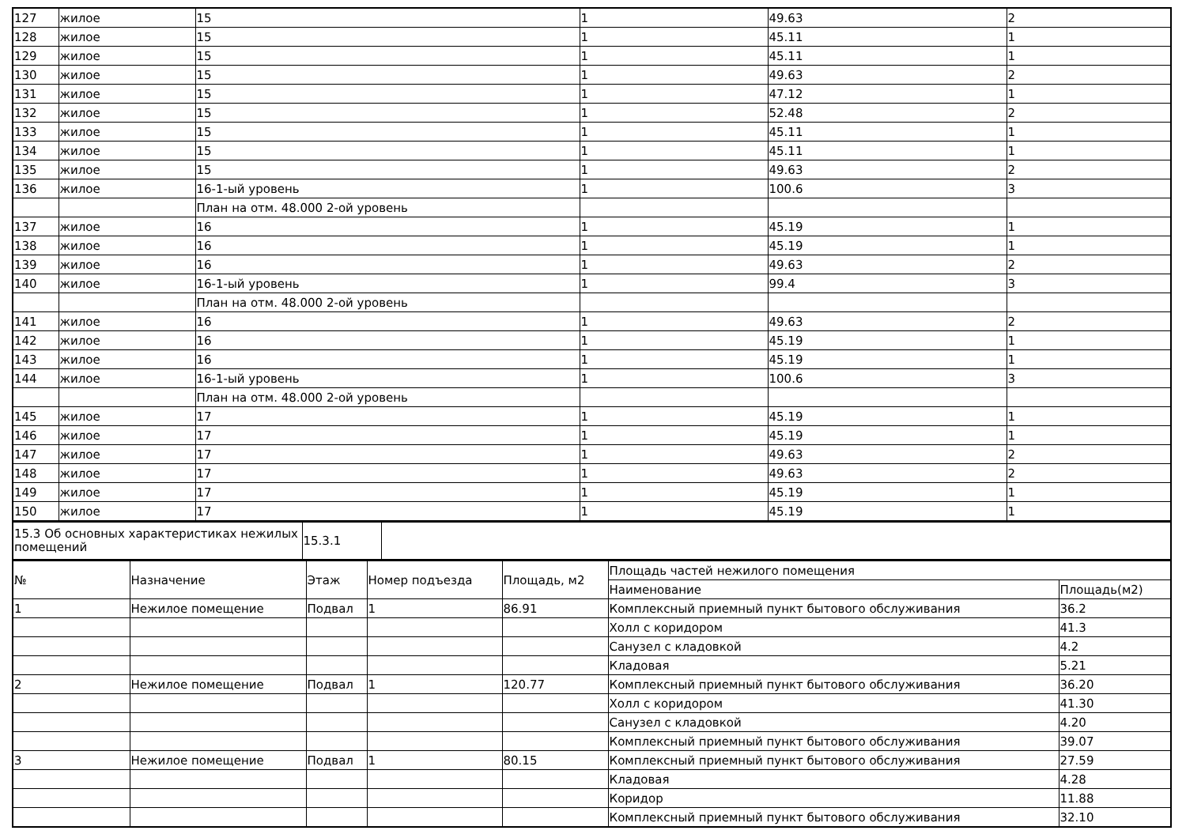| 127 | жилое | 15 | 1 | 49.63 | 2 |
| 128 | жилое | 15 | 1 | 45.11 | 1 |
| 129 | жилое | 15 | 1 | 45.11 | 1 |
| 130 | жилое | 15 | 1 | 49.63 | 2 |
| 131 | жилое | 15 | 1 | 47.12 | 1 |
| 132 | жилое | 15 | 1 | 52.48 | 2 |
| 133 | жилое | 15 | 1 | 45.11 | 1 |
| 134 | жилое | 15 | 1 | 45.11 | 1 |
| 135 | жилое | 15 | 1 | 49.63 | 2 |
| 136 | жилое | 16-1-ый уровень | 1 | 100.6 | 3 |
| | | План на отм. 48.000 2-ой уровень | | | |
| 137 | жилое | 16 | 1 | 45.19 | 1 |
| 138 | жилое | 16 | 1 | 45.19 | 1 |
| 139 | жилое | 16 | 1 | 49.63 | 2 |
| 140 | жилое | 16-1-ый уровень | 1 | 99.4 | 3 |
| | | План на отм. 48.000 2-ой уровень | | | |
| 141 | жилое | 16 | 1 | 49.63 | 2 |
| 142 | жилое | 16 | 1 | 45.19 | 1 |
| 143 | жилое | 16 | 1 | 45.19 | 1 |
| 144 | жилое | 16-1-ый уровень | 1 | 100.6 | 3 |
| | | План на отм. 48.000 2-ой уровень | | | |
| 145 | жилое | 17 | 1 | 45.19 | 1 |
| 146 | жилое | 17 | 1 | 45.19 | 1 |
| 147 | жилое | 17 | 1 | 49.63 | 2 |
| 148 | жилое | 17 | 1 | 49.63 | 2 |
| 149 | жилое | 17 | 1 | 45.19 | 1 |
| 150 | жилое | 17 | 1 | 45.19 | 1 |
| 15.3 Об основных характеристиках нежилых помещений | 15.3.1 | |
| № | Назначение | Этаж | Номер подъезда | Площадь, м2 | Площадь частей нежилого помещения | |
| --- | --- | --- | --- | --- | --- | --- |
| | | | | | Наименование | Площадь(м2) |
| 1 | Нежилое помещение | Подвал | 1 | 86.91 | Комплексный приемный пункт бытового обслуживания | 36.2 |
| | | | | | Холл с коридором | 41.3 |
| | | | | | Санузел с кладовкой | 4.2 |
| | | | | | Кладовая | 5.21 |
| 2 | Нежилое помещение | Подвал | 1 | 120.77 | Комплексный приемный пункт бытового обслуживания | 36.20 |
| | | | | | Холл с коридором | 41.30 |
| | | | | | Санузел с кладовкой | 4.20 |
| | | | | | Комплексный приемный пункт бытового обслуживания | 39.07 |
| 3 | Нежилое помещение | Подвал | 1 | 80.15 | Комплексный приемный пункт бытового обслуживания | 27.59 |
| | | | | | Кладовая | 4.28 |
| | | | | | Коридор | 11.88 |
| | | | | | Комплексный приемный пункт бытового обслуживания | 32.10 |